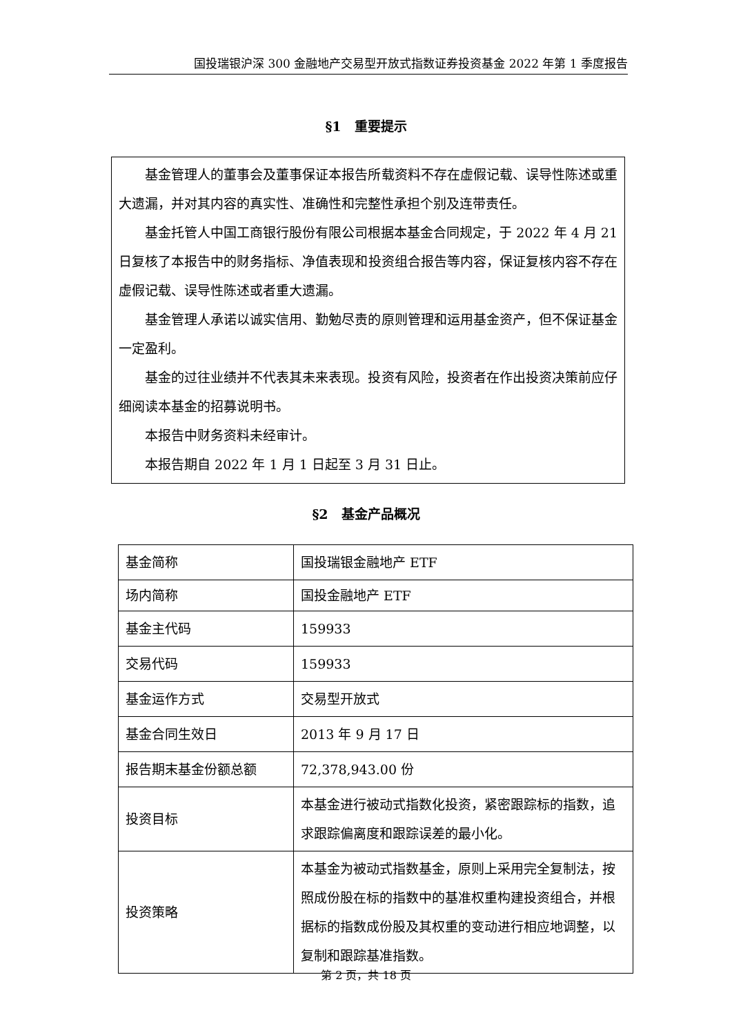国投瑞银沪深 300 金融地产交易型开放式指数证券投资基金 2022 年第 1 季度报告
§1　重要提示
基金管理人的董事会及董事保证本报告所载资料不存在虚假记载、误导性陈述或重大遗漏，并对其内容的真实性、准确性和完整性承担个别及连带责任。
基金托管人中国工商银行股份有限公司根据本基金合同规定，于 2022 年 4 月 21 日复核了本报告中的财务指标、净值表现和投资组合报告等内容，保证复核内容不存在虚假记载、误导性陈述或者重大遗漏。
基金管理人承诺以诚实信用、勤勉尽责的原则管理和运用基金资产，但不保证基金一定盈利。
基金的过往业绩并不代表其未来表现。投资有风险，投资者在作出投资决策前应仔细阅读本基金的招募说明书。
本报告中财务资料未经审计。
本报告期自 2022 年 1 月 1 日起至 3 月 31 日止。
§2　基金产品概况
| 基金简称 | 国投瑞银金融地产 ETF |
| 场内简称 | 国投金融地产 ETF |
| 基金主代码 | 159933 |
| 交易代码 | 159933 |
| 基金运作方式 | 交易型开放式 |
| 基金合同生效日 | 2013 年 9 月 17 日 |
| 报告期末基金份额总额 | 72,378,943.00 份 |
| 投资目标 | 本基金进行被动式指数化投资，紧密跟踪标的指数，追求跟踪偏离度和跟踪误差的最小化。 |
| 投资策略 | 本基金为被动式指数基金，原则上采用完全复制法，按照成份股在标的指数中的基准权重构建投资组合，并根据标的指数成份股及其权重的变动进行相应地调整，以复制和跟踪基准指数。 |
第 2 页，共 18 页